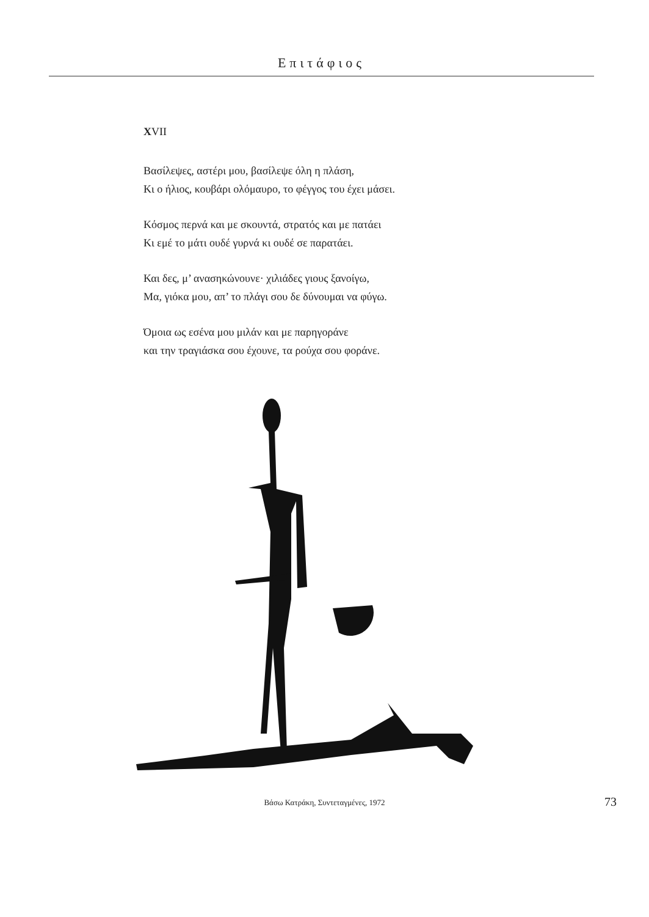Επιτάφιος
XVII
Βασίλεψες, αστέρι μου, βασίλεψε όλη η πλάση,
Κι ο ήλιος, κουβάρι ολόμαυρο, το φέγγος του έχει μάσει.
Κόσμος περνά και με σκουντά, στρατός και με πατάει
Κι εμέ το μάτι ουδέ γυρνά κι ουδέ σε παρατάει.
Και δες, μ’ ανασηκώνουνε· χιλιάδες γιους ξανοίγω,
Μα, γιόκα μου, απ’ το πλάγι σου δε δύνουμαι να φύγω.
Όμοια ως εσένα μου μιλάν και με παρηγοράνε
και την τραγιάσκα σου έχουνε, τα ρούχα σου φοράνε.
Βάσω Κατράκη, Συντεταγμένες, 1972 73